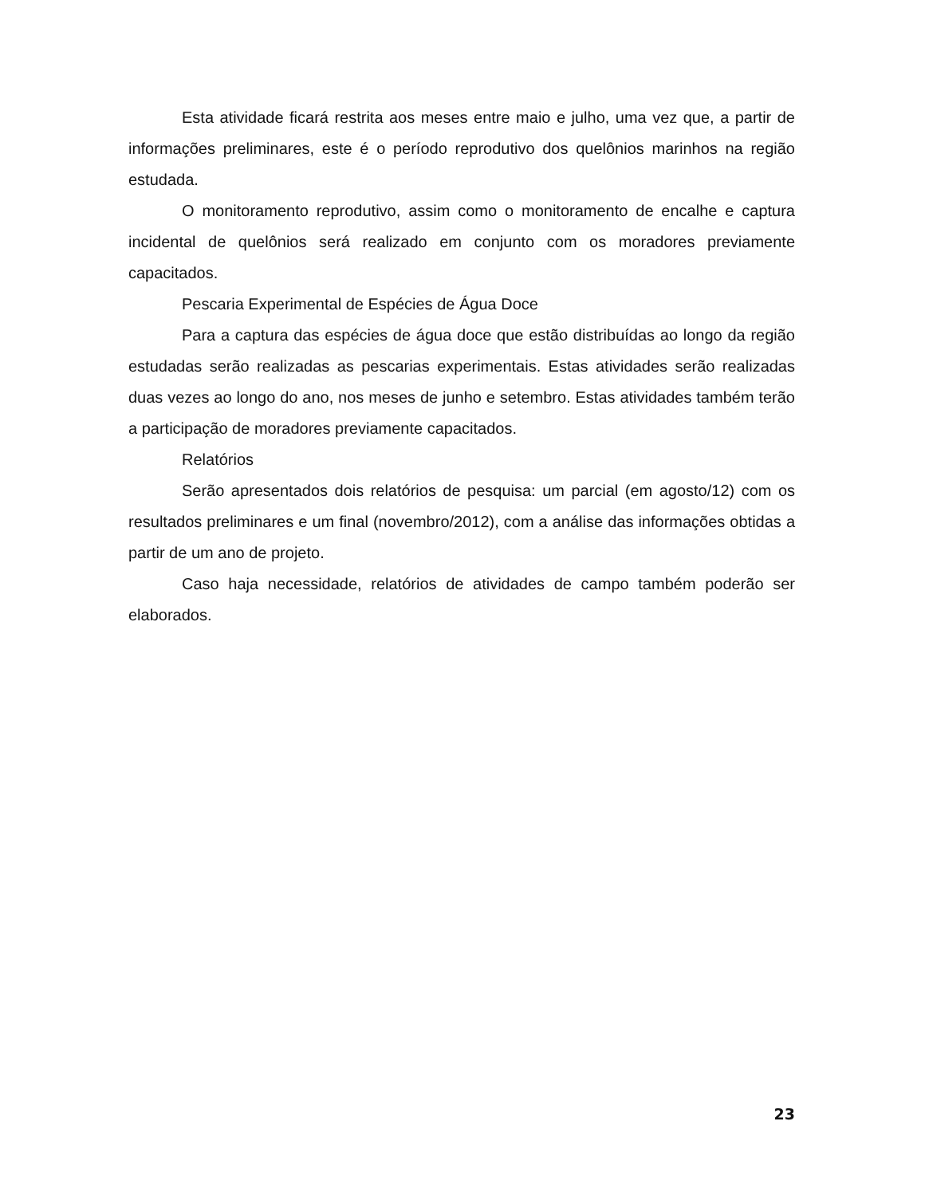Esta atividade ficará restrita aos meses entre maio e julho, uma vez que, a partir de informações preliminares, este é o período reprodutivo dos quelônios marinhos na região estudada.
O monitoramento reprodutivo, assim como o monitoramento de encalhe e captura incidental de quelônios será realizado em conjunto com os moradores previamente capacitados.
Pescaria Experimental de Espécies de Água Doce
Para a captura das espécies de água doce que estão distribuídas ao longo da região estudadas serão realizadas as pescarias experimentais. Estas atividades serão realizadas duas vezes ao longo do ano, nos meses de junho e setembro. Estas atividades também terão a participação de moradores previamente capacitados.
Relatórios
Serão apresentados dois relatórios de pesquisa: um parcial (em agosto/12) com os resultados preliminares e um final (novembro/2012), com a análise das informações obtidas a partir de um ano de projeto.
Caso haja necessidade, relatórios de atividades de campo também poderão ser elaborados.
23